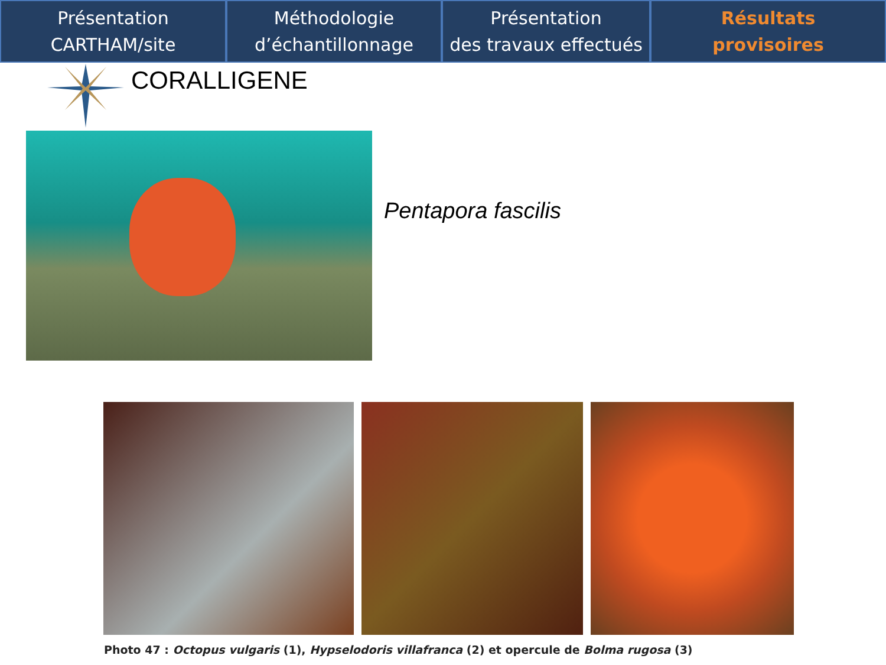Présentation
CARTHAM/site
Méthodologie
d’échantillonnage
Présentation
des travaux effectués
Résultats
provisoires
CORALLIGENE
Pentapora fascilis
Photo 47 : Octopus vulgaris (1), Hypselodoris villafranca (2) et opercule de Bolma rugosa (3)